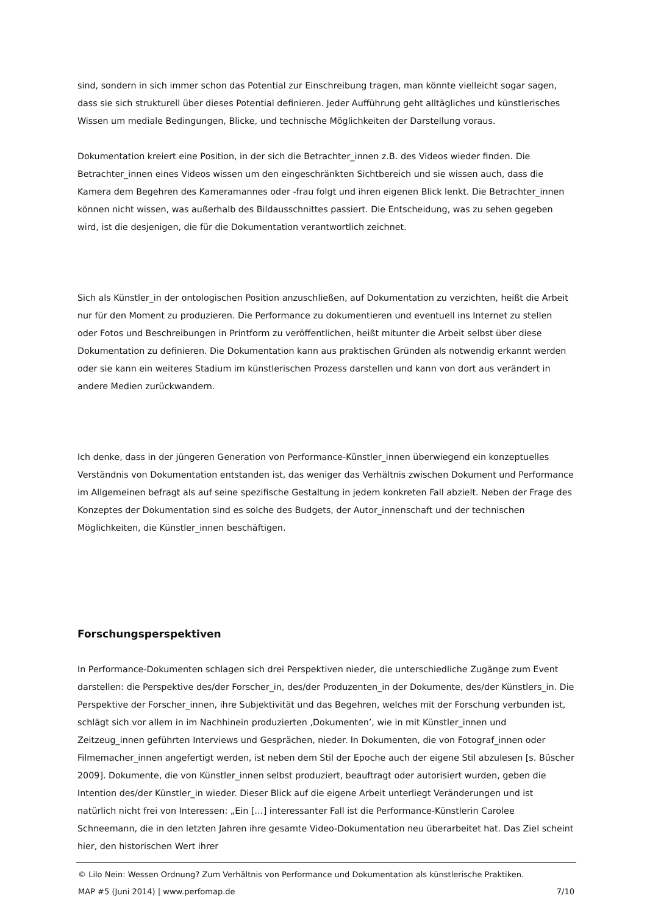sind, sondern in sich immer schon das Potential zur Einschreibung tragen, man könnte vielleicht sogar sagen, dass sie sich strukturell über dieses Potential definieren. Jeder Aufführung geht alltägliches und künstlerisches Wissen um mediale Bedingungen, Blicke, und technische Möglichkeiten der Darstellung voraus.
Dokumentation kreiert eine Position, in der sich die Betrachter_innen z.B. des Videos wieder finden. Die Betrachter_innen eines Videos wissen um den eingeschränkten Sichtbereich und sie wissen auch, dass die Kamera dem Begehren des Kameramannes oder -frau folgt und ihren eigenen Blick lenkt. Die Betrachter_innen können nicht wissen, was außerhalb des Bildausschnittes passiert. Die Entscheidung, was zu sehen gegeben wird, ist die desjenigen, die für die Dokumentation verantwortlich zeichnet.
Sich als Künstler_in der ontologischen Position anzuschließen, auf Dokumentation zu verzichten, heißt die Arbeit nur für den Moment zu produzieren. Die Performance zu dokumentieren und eventuell ins Internet zu stellen oder Fotos und Beschreibungen in Printform zu veröffentlichen, heißt mitunter die Arbeit selbst über diese Dokumentation zu definieren. Die Dokumentation kann aus praktischen Gründen als notwendig erkannt werden oder sie kann ein weiteres Stadium im künstlerischen Prozess darstellen und kann von dort aus verändert in andere Medien zurückwandern.
Ich denke, dass in der jüngeren Generation von Performance-Künstler_innen überwiegend ein konzeptuelles Verständnis von Dokumentation entstanden ist, das weniger das Verhältnis zwischen Dokument und Performance im Allgemeinen befragt als auf seine spezifische Gestaltung in jedem konkreten Fall abzielt. Neben der Frage des Konzeptes der Dokumentation sind es solche des Budgets, der Autor_innenschaft und der technischen Möglichkeiten, die Künstler_innen beschäftigen.
Forschungsperspektiven
In Performance-Dokumenten schlagen sich drei Perspektiven nieder, die unterschiedliche Zugänge zum Event darstellen: die Perspektive des/der Forscher_in, des/der Produzenten_in der Dokumente, des/der Künstlers_in. Die Perspektive der Forscher_innen, ihre Subjektivität und das Begehren, welches mit der Forschung verbunden ist, schlägt sich vor allem in im Nachhinein produzierten ‚Dokumenten’, wie in mit Künstler_innen und Zeitzeug_innen geführten Interviews und Gesprächen, nieder. In Dokumenten, die von Fotograf_innen oder Filmemacher_innen angefertigt werden, ist neben dem Stil der Epoche auch der eigene Stil abzulesen [s. Büscher 2009]. Dokumente, die von Künstler_innen selbst produziert, beauftragt oder autorisiert wurden, geben die Intention des/der Künstler_in wieder. Dieser Blick auf die eigene Arbeit unterliegt Veränderungen und ist natürlich nicht frei von Interessen: „Ein […] interessanter Fall ist die Performance-Künstlerin Carolee Schneemann, die in den letzten Jahren ihre gesamte Video-Dokumentation neu überarbeitet hat. Das Ziel scheint hier, den historischen Wert ihrer
© Lilo Nein: Wessen Ordnung? Zum Verhältnis von Performance und Dokumentation als künstlerische Praktiken.
MAP #5 (Juni 2014) | www.perfomap.de 7/10